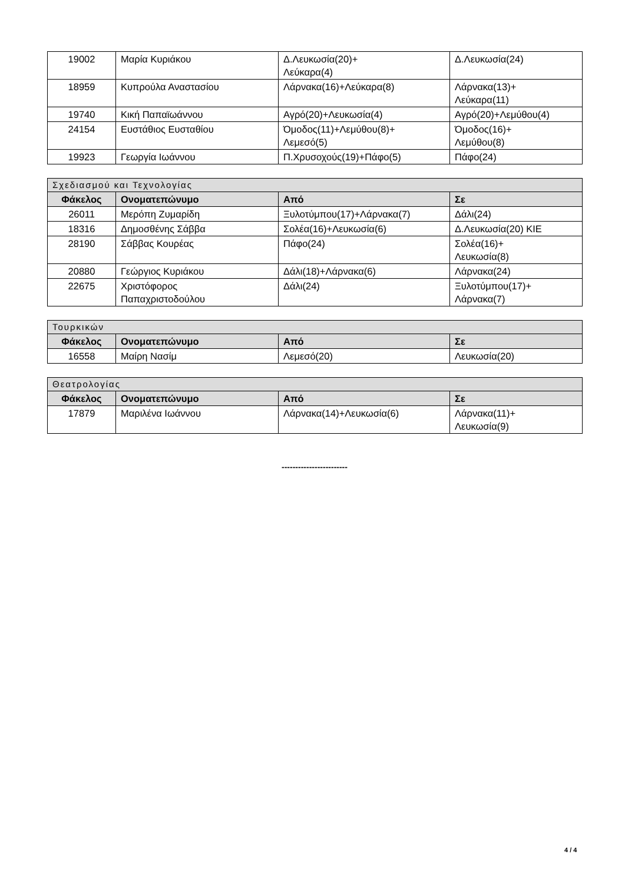| 19002 | Μαρία Κυριάκου | Δ.Λευκωσία(20)+ Λεύκαρα(4) | Δ.Λευκωσία(24) |
| 18959 | Κυπρούλα Αναστασίου | Λάρνακα(16)+Λεύκαρα(8) | Λάρνακα(13)+ Λεύκαρα(11) |
| 19740 | Κική Παπαϊωάννου | Αγρό(20)+Λευκωσία(4) | Αγρό(20)+Λεμύθου(4) |
| 24154 | Ευστάθιος Ευσταθίου | Όμοδος(11)+Λεμύθου(8)+ Λεμεσό(5) | Όμοδος(16)+ Λεμύθου(8) |
| 19923 | Γεωργία Ιωάννου | Π.Χρυσοχούς(19)+Πάφο(5) | Πάφο(24) |
| Σχεδιασμού και Τεχνολογίας | | | |
| Φάκελος | Ονοματεπώνυμο | Από | Σε |
| 26011 | Μερόπη Ζυμαρίδη | Ξυλοτύμπου(17)+Λάρνακα(7) | Δάλι(24) |
| 18316 | Δημοσθένης Σάββα | Σολέα(16)+Λευκωσία(6) | Δ.Λευκωσία(20) ΚΙΕ |
| 28190 | Σάββας Κουρέας | Πάφο(24) | Σολέα(16)+ Λευκωσία(8) |
| 20880 | Γεώργιος Κυριάκου | Δάλι(18)+Λάρνακα(6) | Λάρνακα(24) |
| 22675 | Χριστόφορος Παπαχριστοδούλου | Δάλι(24) | Ξυλοτύμπου(17)+ Λάρνακα(7) |
| Τουρκικών | | | |
| Φάκελος | Ονοματεπώνυμο | Από | Σε |
| 16558 | Μαίρη Νασίμ | Λεμεσό(20) | Λευκωσία(20) |
| Θεατρολογίας | | | |
| Φάκελος | Ονοματεπώνυμο | Από | Σε |
| 17879 | Μαριλένα Ιωάννου | Λάρνακα(14)+Λευκωσία(6) | Λάρνακα(11)+ Λευκωσία(9) |
------------------------
4 / 4